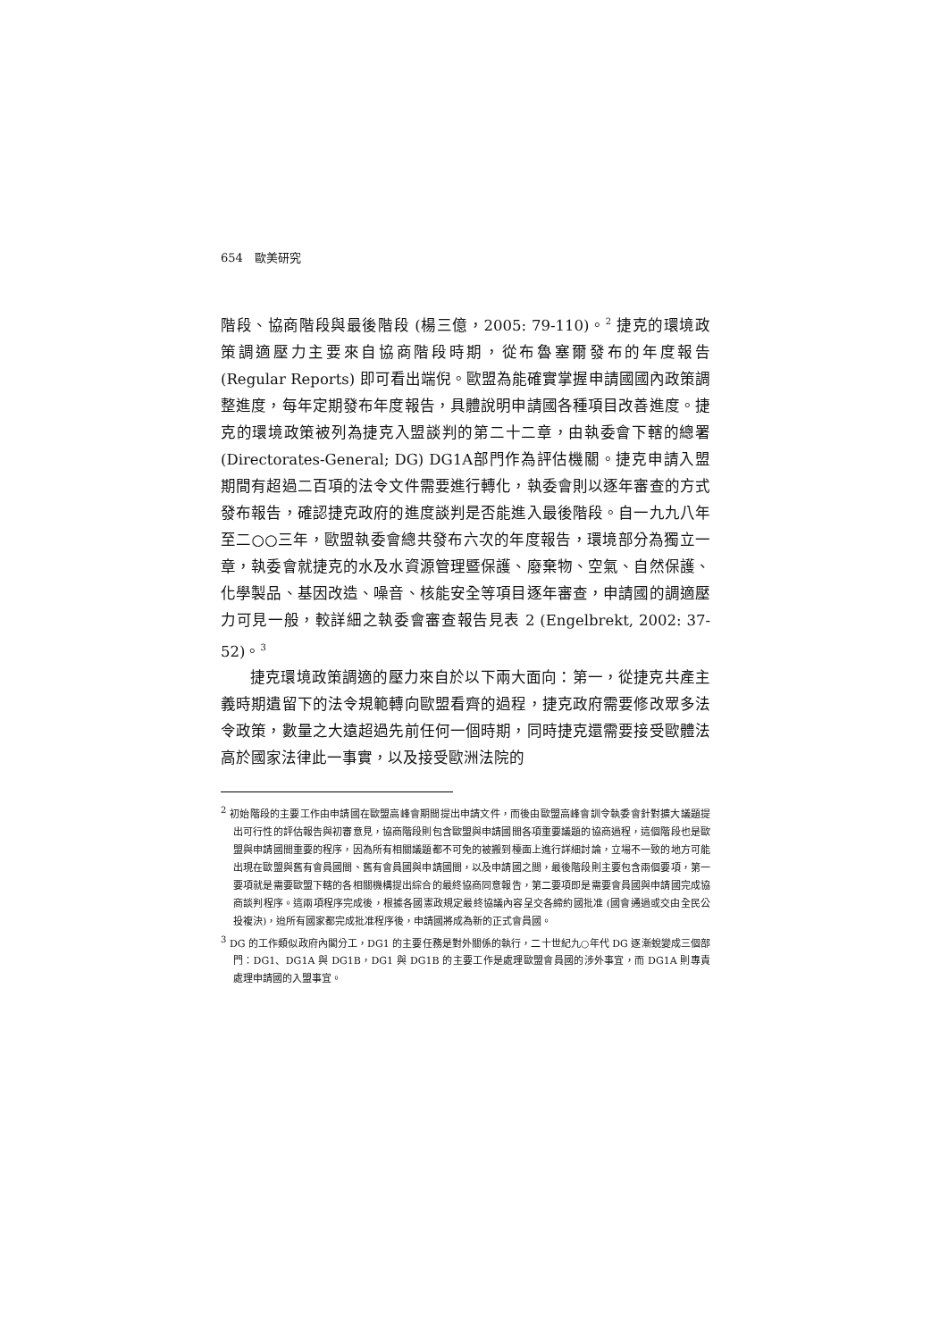654　歐美研究
階段、協商階段與最後階段 (楊三億，2005: 79-110)。<sup>2</sup> 捷克的環境政策調適壓力主要來自協商階段時期，從布魯塞爾發布的年度報告 (Regular Reports) 即可看出端倪。歐盟為能確實掌握申請國國內政策調整進度，每年定期發布年度報告，具體說明申請國各種項目改善進度。捷克的環境政策被列為捷克入盟談判的第二十二章，由執委會下轄的總署 (Directorates-General; DG) DG1A部門作為評估機關。捷克申請入盟期間有超過二百項的法令文件需要進行轉化，執委會則以逐年審查的方式發布報告，確認捷克政府的進度談判是否能進入最後階段。自一九九八年至二○○三年，歐盟執委會總共發布六次的年度報告，環境部分為獨立一章，執委會就捷克的水及水資源管理暨保護、廢棄物、空氣、自然保護、化學製品、基因改造、噪音、核能安全等項目逐年審查，申請國的調適壓力可見一般，較詳細之執委會審查報告見表 2 (Engelbrekt, 2002: 37-52)。<sup>3</sup>
捷克環境政策調適的壓力來自於以下兩大面向：第一，從捷克共產主義時期遺留下的法令規範轉向歐盟看齊的過程，捷克政府需要修改眾多法令政策，數量之大遠超過先前任何一個時期，同時捷克還需要接受歐體法高於國家法律此一事實，以及接受歐洲法院的
<sup>2</sup> 初始階段的主要工作由申請國在歐盟高峰會期間提出申請文件，而後由歐盟高峰會訓令執委會針對擴大議題提出可行性的評估報告與初審意見，協商階段則包含歐盟與申請國間各項重要議題的協商過程，這個階段也是歐盟與申請國間重要的程序，因為所有相關議題都不可免的被搬到檯面上進行詳細討論，立場不一致的地方可能出現在歐盟與舊有會員國間、舊有會員國與申請國間，以及申請國之間，最後階段則主要包含兩個要項，第一要項就是需要歐盟下轄的各相關機構提出綜合的最終協商同意報告，第二要項即是需要會員國與申請國完成協商談判程序。這兩項程序完成後，根據各國憲政規定最終協議內容呈交各締約國批准 (國會通過或交由全民公投複決)，迨所有國家都完成批准程序後，申請國將成為新的正式會員國。
<sup>3</sup> DG 的工作類似政府內閣分工，DG1 的主要任務是對外關係的執行，二十世紀九○年代 DG 逐漸蛻變成三個部門：DG1、DG1A 與 DG1B，DG1 與 DG1B 的主要工作是處理歐盟會員國的涉外事宜，而 DG1A 則專責處理申請國的入盟事宜。